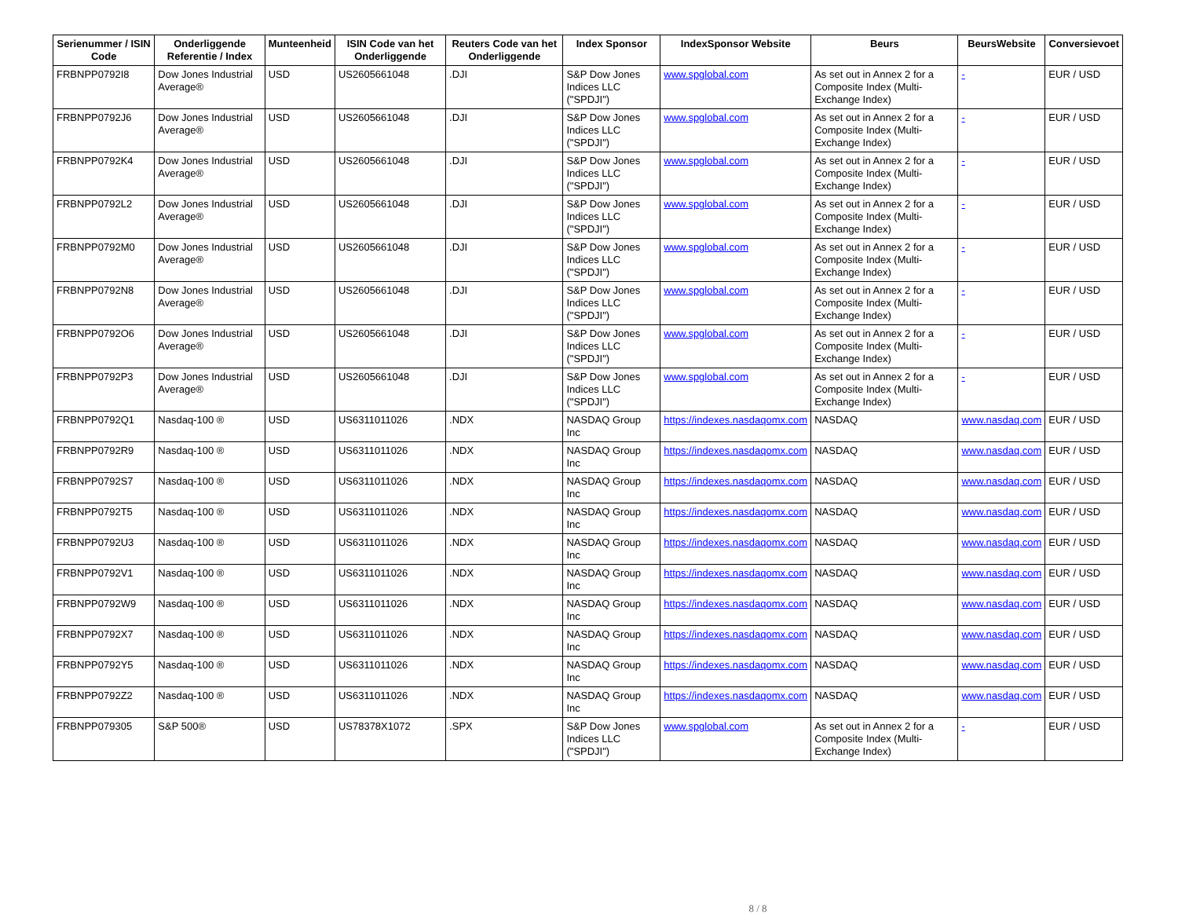| Serienummer / ISIN Code | Onderliggende Referentie / Index | Munteenheid | ISIN Code van het Onderliggende | Reuters Code van het Onderliggende | Index Sponsor | IndexSponsor Website | Beurs | BeursWebsite | Conversievoet |
| --- | --- | --- | --- | --- | --- | --- | --- | --- | --- |
| FRBNPP0792I8 | Dow Jones Industrial Average® | USD | US2605661048 | .DJI | S&P Dow Jones Indices LLC ("SPDJI") | www.spglobal.com | As set out in Annex 2 for a Composite Index (Multi-Exchange Index) | - | EUR / USD |
| FRBNPP0792J6 | Dow Jones Industrial Average® | USD | US2605661048 | .DJI | S&P Dow Jones Indices LLC ("SPDJI") | www.spglobal.com | As set out in Annex 2 for a Composite Index (Multi-Exchange Index) | - | EUR / USD |
| FRBNPP0792K4 | Dow Jones Industrial Average® | USD | US2605661048 | .DJI | S&P Dow Jones Indices LLC ("SPDJI") | www.spglobal.com | As set out in Annex 2 for a Composite Index (Multi-Exchange Index) | - | EUR / USD |
| FRBNPP0792L2 | Dow Jones Industrial Average® | USD | US2605661048 | .DJI | S&P Dow Jones Indices LLC ("SPDJI") | www.spglobal.com | As set out in Annex 2 for a Composite Index (Multi-Exchange Index) | - | EUR / USD |
| FRBNPP0792M0 | Dow Jones Industrial Average® | USD | US2605661048 | .DJI | S&P Dow Jones Indices LLC ("SPDJI") | www.spglobal.com | As set out in Annex 2 for a Composite Index (Multi-Exchange Index) | - | EUR / USD |
| FRBNPP0792N8 | Dow Jones Industrial Average® | USD | US2605661048 | .DJI | S&P Dow Jones Indices LLC ("SPDJI") | www.spglobal.com | As set out in Annex 2 for a Composite Index (Multi-Exchange Index) | - | EUR / USD |
| FRBNPP0792O6 | Dow Jones Industrial Average® | USD | US2605661048 | .DJI | S&P Dow Jones Indices LLC ("SPDJI") | www.spglobal.com | As set out in Annex 2 for a Composite Index (Multi-Exchange Index) | - | EUR / USD |
| FRBNPP0792P3 | Dow Jones Industrial Average® | USD | US2605661048 | .DJI | S&P Dow Jones Indices LLC ("SPDJI") | www.spglobal.com | As set out in Annex 2 for a Composite Index (Multi-Exchange Index) | - | EUR / USD |
| FRBNPP0792Q1 | Nasdaq-100 ® | USD | US6311011026 | .NDX | NASDAQ Group Inc | https://indexes.nasdaqomx.com | NASDAQ | www.nasdaq.com | EUR / USD |
| FRBNPP0792R9 | Nasdaq-100 ® | USD | US6311011026 | .NDX | NASDAQ Group Inc | https://indexes.nasdaqomx.com | NASDAQ | www.nasdaq.com | EUR / USD |
| FRBNPP0792S7 | Nasdaq-100 ® | USD | US6311011026 | .NDX | NASDAQ Group Inc | https://indexes.nasdaqomx.com | NASDAQ | www.nasdaq.com | EUR / USD |
| FRBNPP0792T5 | Nasdaq-100 ® | USD | US6311011026 | .NDX | NASDAQ Group Inc | https://indexes.nasdaqomx.com | NASDAQ | www.nasdaq.com | EUR / USD |
| FRBNPP0792U3 | Nasdaq-100 ® | USD | US6311011026 | .NDX | NASDAQ Group Inc | https://indexes.nasdaqomx.com | NASDAQ | www.nasdaq.com | EUR / USD |
| FRBNPP0792V1 | Nasdaq-100 ® | USD | US6311011026 | .NDX | NASDAQ Group Inc | https://indexes.nasdaqomx.com | NASDAQ | www.nasdaq.com | EUR / USD |
| FRBNPP0792W9 | Nasdaq-100 ® | USD | US6311011026 | .NDX | NASDAQ Group Inc | https://indexes.nasdaqomx.com | NASDAQ | www.nasdaq.com | EUR / USD |
| FRBNPP0792X7 | Nasdaq-100 ® | USD | US6311011026 | .NDX | NASDAQ Group Inc | https://indexes.nasdaqomx.com | NASDAQ | www.nasdaq.com | EUR / USD |
| FRBNPP0792Y5 | Nasdaq-100 ® | USD | US6311011026 | .NDX | NASDAQ Group Inc | https://indexes.nasdaqomx.com | NASDAQ | www.nasdaq.com | EUR / USD |
| FRBNPP0792Z2 | Nasdaq-100 ® | USD | US6311011026 | .NDX | NASDAQ Group Inc | https://indexes.nasdaqomx.com | NASDAQ | www.nasdaq.com | EUR / USD |
| FRBNPP079305 | S&P 500® | USD | US78378X1072 | .SPX | S&P Dow Jones Indices LLC ("SPDJI") | www.spglobal.com | As set out in Annex 2 for a Composite Index (Multi-Exchange Index) | - | EUR / USD |
8 / 8